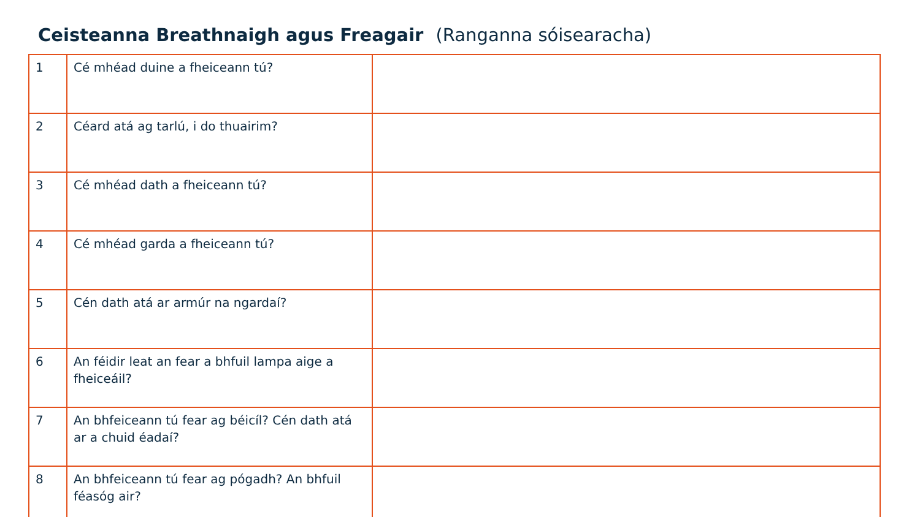Ceisteanna Breathnaigh agus Freagair (Ranganna sóisearacha)
| 1 | Cé mhéad duine a fheiceann tú? | |
| 2 | Céard atá ag tarlú, i do thuairim? | |
| 3 | Cé mhéad dath a fheiceann tú? | |
| 4 | Cé mhéad garda a fheiceann tú? | |
| 5 | Cén dath atá ar armúr na ngardaí? | |
| 6 | An féidir leat an fear a bhfuil lampa aige a fheiceáil? | |
| 7 | An bhfeiceann tú fear ag béicíl? Cén dath atá ar a chuid éadaí? | |
| 8 | An bhfeiceann tú fear ag pógadh? An bhfuil féasóg air? | |